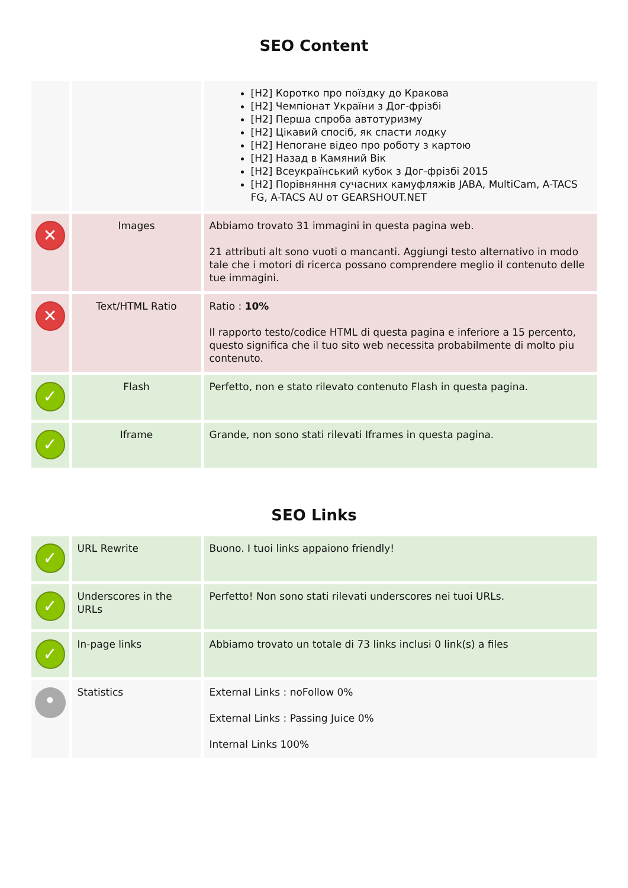SEO Content
| | | [H2] Коротко про поїздку до Кракова [H2] Чемпіонат України з Дог-фрізбі [H2] Перша спроба автотуризму [H2] Цікавий спосіб, як спасти лодку [H2] Непогане відео про роботу з картою [H2] Назад в Камяний Вік [H2] Всеукраїнський кубок з Дог-фрізбі 2015 [H2] Порівняння сучасних камуфляжів JABA, MultiCam, A-TACS FG, A-TACS AU от GEARSHOUT.NET |
| ✕ | Images | Abbiamo trovato 31 immagini in questa pagina web. 21 attributi alt sono vuoti o mancanti. Aggiungi testo alternativo in modo tale che i motori di ricerca possano comprendere meglio il contenuto delle tue immagini. |
| ✕ | Text/HTML Ratio | Ratio : 10% Il rapporto testo/codice HTML di questa pagina e inferiore a 15 percento, questo significa che il tuo sito web necessita probabilmente di molto piu contenuto. |
| ✓ | Flash | Perfetto, non e stato rilevato contenuto Flash in questa pagina. |
| ✓ | Iframe | Grande, non sono stati rilevati Iframes in questa pagina. |
SEO Links
| ✓ | URL Rewrite | Buono. I tuoi links appaiono friendly! |
| ✓ | Underscores in the URLs | Perfetto! Non sono stati rilevati underscores nei tuoi URLs. |
| ✓ | In-page links | Abbiamo trovato un totale di 73 links inclusi 0 link(s) a files |
| • | Statistics | External Links : noFollow 0% External Links : Passing Juice 0% Internal Links 100% |